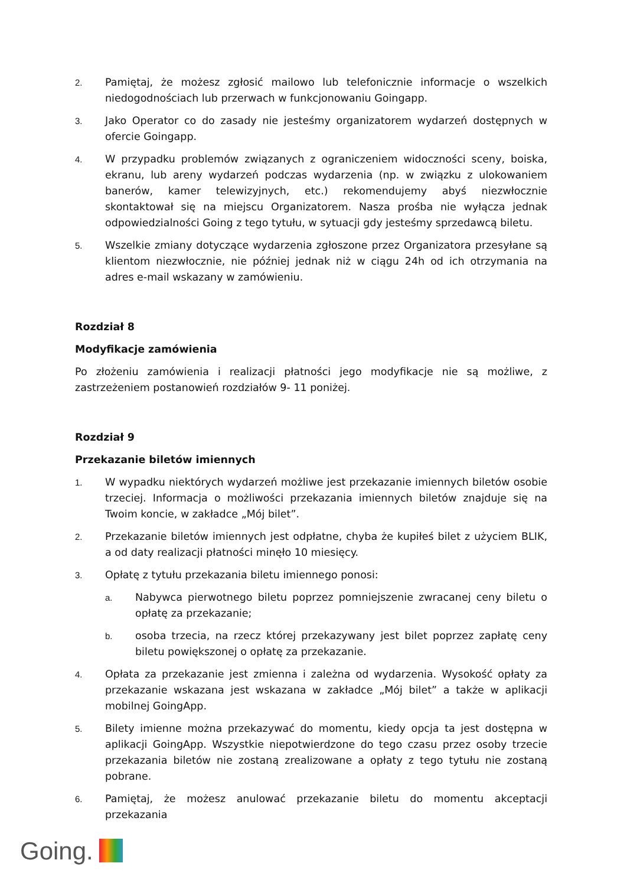2. Pamiętaj, że możesz zgłosić mailowo lub telefonicznie informacje o wszelkich niedogodnościach lub przerwach w funkcjonowaniu Goingapp.
3. Jako Operator co do zasady nie jesteśmy organizatorem wydarzeń dostępnych w ofercie Goingapp.
4. W przypadku problemów związanych z ograniczeniem widoczności sceny, boiska, ekranu, lub areny wydarzeń podczas wydarzenia (np. w związku z ulokowaniem banerów, kamer telewizyjnych, etc.) rekomendujemy abyś niezwłocznie skontaktował się na miejscu Organizatorem. Nasza prośba nie wyłącza jednak odpowiedzialności Going z tego tytułu, w sytuacji gdy jesteśmy sprzedawcą biletu.
5. Wszelkie zmiany dotyczące wydarzenia zgłoszone przez Organizatora przesyłane są klientom niezwłocznie, nie później jednak niż w ciągu 24h od ich otrzymania na adres e-mail wskazany w zamówieniu.
Rozdział 8
Modyfikacje zamówienia
Po złożeniu zamówienia i realizacji płatności jego modyfikacje nie są możliwe, z zastrzeżeniem postanowień rozdziałów 9- 11 poniżej.
Rozdział 9
Przekazanie biletów imiennych
1. W wypadku niektórych wydarzeń możliwe jest przekazanie imiennych biletów osobie trzeciej. Informacja o możliwości przekazania imiennych biletów znajduje się na Twoim koncie, w zakładce „Mój bilet”.
2. Przekazanie biletów imiennych jest odpłatne, chyba że kupiłeś bilet z użyciem BLIK, a od daty realizacji płatności minęło 10 miesięcy.
3. Opłatę z tytułu przekazania biletu imiennego ponosi:
a. Nabywca pierwotnego biletu poprzez pomniejszenie zwracanej ceny biletu o opłatę za przekazanie;
b. osoba trzecia, na rzecz której przekazywany jest bilet poprzez zapłatę ceny biletu powiększonej o opłatę za przekazanie.
4. Opłata za przekazanie jest zmienna i zależna od wydarzenia. Wysokość opłaty za przekazanie wskazana jest wskazana w zakładce „Mój bilet” a także w aplikacji mobilnej GoingApp.
5. Bilety imienne można przekazywać do momentu, kiedy opcja ta jest dostępna w aplikacji GoingApp. Wszystkie niepotwierdzone do tego czasu przez osoby trzecie przekazania biletów nie zostaną zrealizowane a opłaty z tego tytułu nie zostaną pobrane.
6. Pamiętaj, że możesz anulować przekazanie biletu do momentu akceptacji przekazania
Going.